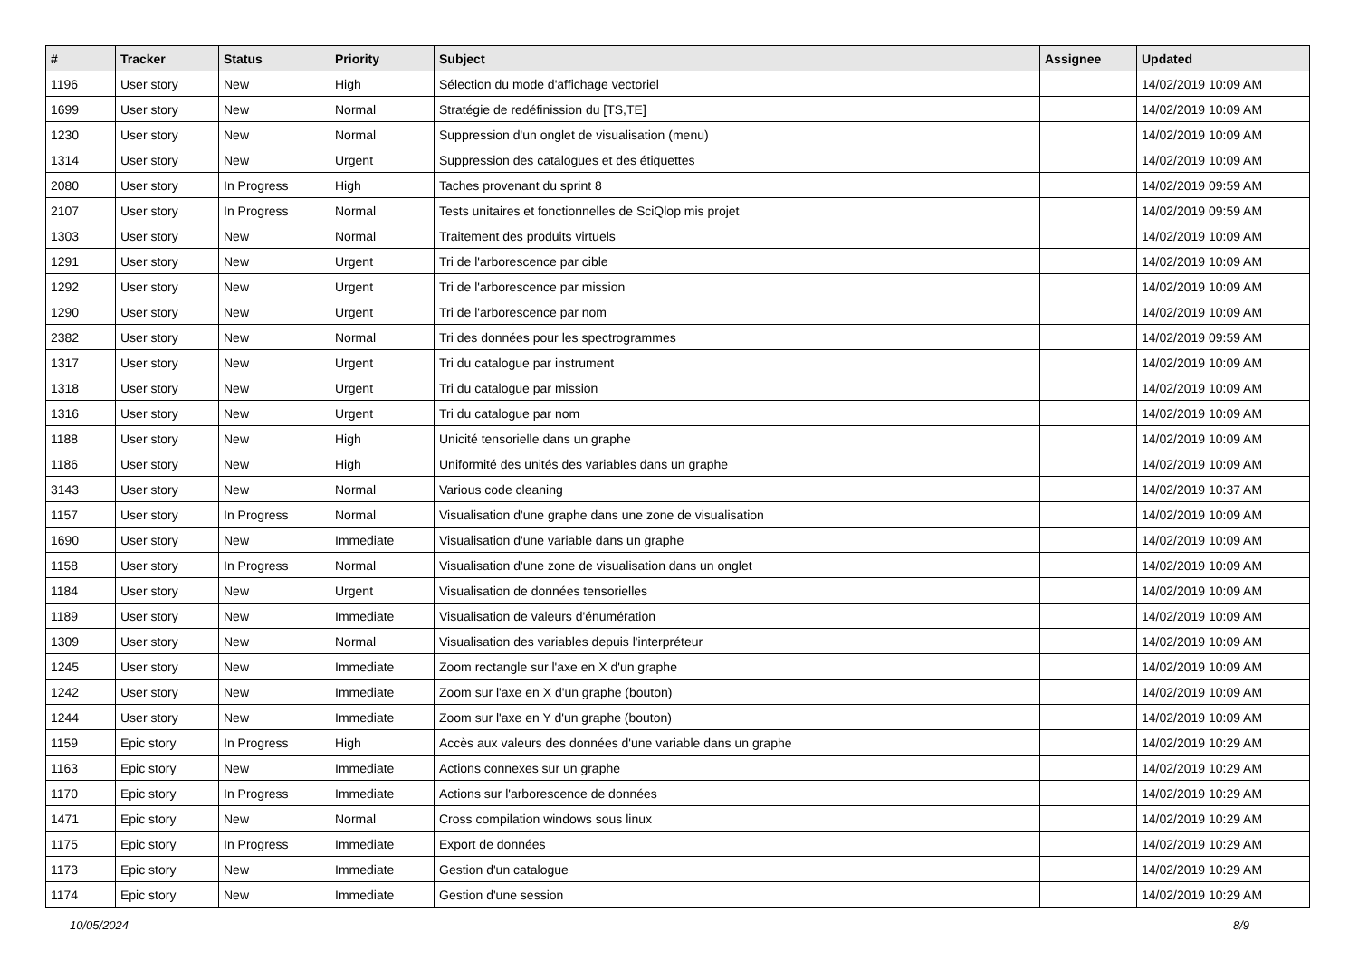| # | Tracker | Status | Priority | Subject | Assignee | Updated |
| --- | --- | --- | --- | --- | --- | --- |
| 1196 | User story | New | High | Sélection du mode d'affichage vectoriel | | 14/02/2019 10:09 AM |
| 1699 | User story | New | Normal | Stratégie de redéfinission du [TS,TE] | | 14/02/2019 10:09 AM |
| 1230 | User story | New | Normal | Suppression d'un onglet de visualisation (menu) | | 14/02/2019 10:09 AM |
| 1314 | User story | New | Urgent | Suppression des catalogues et des étiquettes | | 14/02/2019 10:09 AM |
| 2080 | User story | In Progress | High | Taches provenant du sprint 8 | | 14/02/2019 09:59 AM |
| 2107 | User story | In Progress | Normal | Tests unitaires et fonctionnelles de SciQlop mis projet | | 14/02/2019 09:59 AM |
| 1303 | User story | New | Normal | Traitement des produits virtuels | | 14/02/2019 10:09 AM |
| 1291 | User story | New | Urgent | Tri de l'arborescence par cible | | 14/02/2019 10:09 AM |
| 1292 | User story | New | Urgent | Tri de l'arborescence par mission | | 14/02/2019 10:09 AM |
| 1290 | User story | New | Urgent | Tri de l'arborescence par nom | | 14/02/2019 10:09 AM |
| 2382 | User story | New | Normal | Tri des données pour les spectrogrammes | | 14/02/2019 09:59 AM |
| 1317 | User story | New | Urgent | Tri du catalogue par instrument | | 14/02/2019 10:09 AM |
| 1318 | User story | New | Urgent | Tri du catalogue par mission | | 14/02/2019 10:09 AM |
| 1316 | User story | New | Urgent | Tri du catalogue par nom | | 14/02/2019 10:09 AM |
| 1188 | User story | New | High | Unicité tensorielle dans un graphe | | 14/02/2019 10:09 AM |
| 1186 | User story | New | High | Uniformité des unités des variables dans un graphe | | 14/02/2019 10:09 AM |
| 3143 | User story | New | Normal | Various code cleaning | | 14/02/2019 10:37 AM |
| 1157 | User story | In Progress | Normal | Visualisation d'une graphe dans une zone de visualisation | | 14/02/2019 10:09 AM |
| 1690 | User story | New | Immediate | Visualisation d'une variable dans un graphe | | 14/02/2019 10:09 AM |
| 1158 | User story | In Progress | Normal | Visualisation d'une zone de visualisation dans un onglet | | 14/02/2019 10:09 AM |
| 1184 | User story | New | Urgent | Visualisation de données tensorielles | | 14/02/2019 10:09 AM |
| 1189 | User story | New | Immediate | Visualisation de valeurs d'énumération | | 14/02/2019 10:09 AM |
| 1309 | User story | New | Normal | Visualisation des variables depuis l'interpréteur | | 14/02/2019 10:09 AM |
| 1245 | User story | New | Immediate | Zoom rectangle sur l'axe en X d'un graphe | | 14/02/2019 10:09 AM |
| 1242 | User story | New | Immediate | Zoom sur l'axe en X d'un graphe (bouton) | | 14/02/2019 10:09 AM |
| 1244 | User story | New | Immediate | Zoom sur l'axe en Y d'un graphe (bouton) | | 14/02/2019 10:09 AM |
| 1159 | Epic story | In Progress | High | Accès aux valeurs des données d'une variable dans un graphe | | 14/02/2019 10:29 AM |
| 1163 | Epic story | New | Immediate | Actions connexes sur un graphe | | 14/02/2019 10:29 AM |
| 1170 | Epic story | In Progress | Immediate | Actions sur l'arborescence de données | | 14/02/2019 10:29 AM |
| 1471 | Epic story | New | Normal | Cross compilation windows sous linux | | 14/02/2019 10:29 AM |
| 1175 | Epic story | In Progress | Immediate | Export de données | | 14/02/2019 10:29 AM |
| 1173 | Epic story | New | Immediate | Gestion d'un catalogue | | 14/02/2019 10:29 AM |
| 1174 | Epic story | New | Immediate | Gestion d'une session | | 14/02/2019 10:29 AM |
10/05/2024 8/9